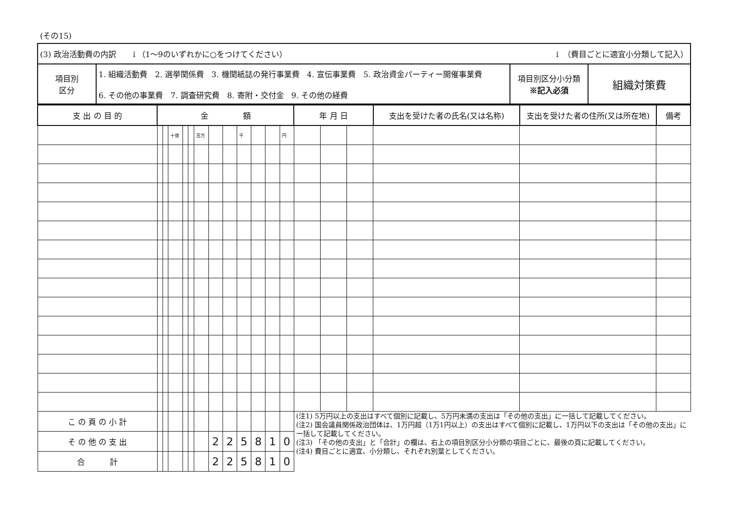(その15)
| (3) 政治活動費の内訳 ↓（1～9のいずれかに○をつけてください） ↓ （費目ごとに適宜小分類して記入） | | | |
| 項目別 区分 | 1. 組織活動費 2. 選挙関係費 3. 機関紙誌の発行事業費 4. 宣伝事業費 5. 政治資金パーティー開催事業費 6. その他の事業費 7. 調査研究費 8. 寄附・交付金 9. その他の経費 | 項目別区分小分類 ※記入必須 | 組織対策費 |
| 支 出 の 目 的 | 金 額 | | | | | | | | | | | | 年 月 日 | | | 支出を受けた者の氏名(又は名称) | 支出を受けた者の住所(又は所在地) | 備考 |
| --- | --- | --- | --- | --- | --- | --- | --- | --- | --- | --- | --- | --- | --- | --- | --- | --- | --- | --- |
| | | | 十億 | | | 百万 | | | 千 | | | 円 | | | | | | |
| こ の 頁 の 小 計 | | | | | | | | | | | | | (注1) 5万円以上の支出はすべて個別に記載し、5万円未満の支出は「その他の支出」に一括して記載してください。 (注2) 国会議員関係政治団体は、1万円超（1万1円以上）の支出はすべて個別に記載し、1万円以下の支出は「その他の支出」に一括して記載してください。 (注3) 「その他の支出」と「合計」の欄は、右上の項目別区分小分類の項目ごとに、最後の頁に記載してください。 (注4) 費目ごとに適宜、小分類し、それぞれ別葉としてください。 | | | | | |
| そ の 他 の 支 出 | | | | | | | 2 | 2 | 5 | 8 | 1 | 0 | | | | | | |
| 合 計 | | | | | | | 2 | 2 | 5 | 8 | 1 | 0 | | | | | | |